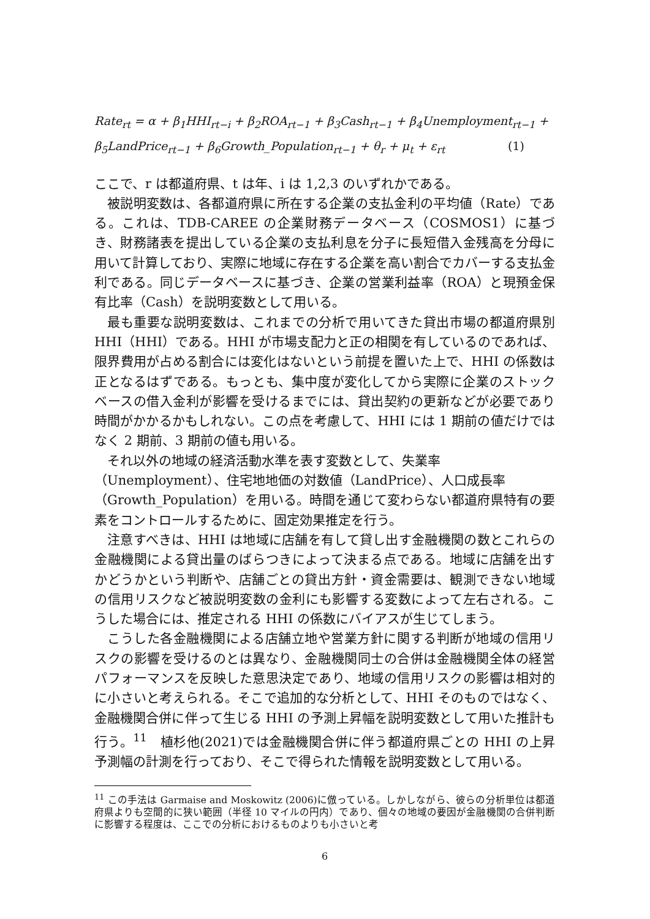Rate<sub>rt</sub> = α + β<sub>1</sub>HHI<sub>rt−i</sub> + β<sub>2</sub>ROA<sub>rt−1</sub> + β<sub>3</sub>Cash<sub>rt−1</sub> + β<sub>4</sub>Unemployment<sub>rt−1</sub> +
β<sub>5</sub>LandPrice<sub>rt−1</sub> + β<sub>6</sub>Growth_Population<sub>rt−1</sub> + θ<sub>r</sub> + μ<sub>t</sub> + ε<sub>rt</sub> (1)
ここで、r は都道府県、t は年、i は 1,2,3 のいずれかである。
被説明変数は、各都道府県に所在する企業の支払金利の平均値（Rate）である。これは、TDB-CAREE の企業財務データベース（COSMOS1）に基づき、財務諸表を提出している企業の支払利息を分子に長短借入金残高を分母に用いて計算しており、実際に地域に存在する企業を高い割合でカバーする支払金利である。同じデータベースに基づき、企業の営業利益率（ROA）と現預金保有比率（Cash）を説明変数として用いる。
最も重要な説明変数は、これまでの分析で用いてきた貸出市場の都道府県別HHI（HHI）である。HHI が市場支配力と正の相関を有しているのであれば、限界費用が占める割合には変化はないという前提を置いた上で、HHI の係数は正となるはずである。もっとも、集中度が変化してから実際に企業のストックベースの借入金利が影響を受けるまでには、貸出契約の更新などが必要であり時間がかかるかもしれない。この点を考慮して、HHI には 1 期前の値だけではなく 2 期前、3 期前の値も用いる。
それ以外の地域の経済活動水準を表す変数として、失業率
（Unemployment）、住宅地地価の対数値（LandPrice）、人口成長率
（Growth_Population）を用いる。時間を通じて変わらない都道府県特有の要素をコントロールするために、固定効果推定を行う。
注意すべきは、HHI は地域に店舗を有して貸し出す金融機関の数とこれらの金融機関による貸出量のばらつきによって決まる点である。地域に店舗を出すかどうかという判断や、店舗ごとの貸出方針・資金需要は、観測できない地域の信用リスクなど被説明変数の金利にも影響する変数によって左右される。こうした場合には、推定される HHI の係数にバイアスが生じてしまう。
こうした各金融機関による店舗立地や営業方針に関する判断が地域の信用リスクの影響を受けるのとは異なり、金融機関同士の合併は金融機関全体の経営パフォーマンスを反映した意思決定であり、地域の信用リスクの影響は相対的に小さいと考えられる。そこで追加的な分析として、HHI そのものではなく、金融機関合併に伴って生じる HHI の予測上昇幅を説明変数として用いた推計も行う。<sup>11</sup>　植杉他(2021)では金融機関合併に伴う都道府県ごとの HHI の上昇予測幅の計測を行っており、そこで得られた情報を説明変数として用いる。
<sup>11</sup> この手法は Garmaise and Moskowitz (2006)に倣っている。しかしながら、彼らの分析単位は都道府県よりも空間的に狭い範囲（半径 10 マイルの円内）であり、個々の地域の要因が金融機関の合併判断に影響する程度は、ここでの分析におけるものよりも小さいと考
6